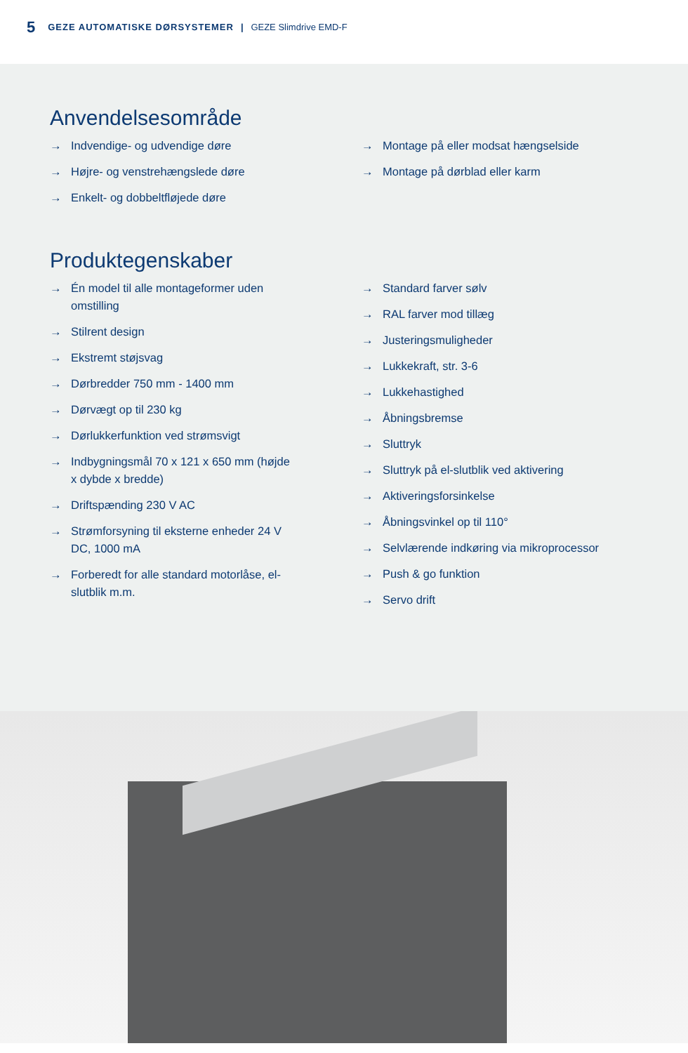5 GEZE AUTOMATISKE DØRSYSTEMER | GEZE Slimdrive EMD-F
Anvendelsesområde
→ Indvendige- og udvendige døre
→ Højre- og venstrehængslede døre
→ Enkelt- og dobbeltfløjede døre
→ Montage på eller modsat hængselside
→ Montage på dørblad eller karm
Produktegenskaber
→ Én model til alle montageformer uden omstilling
→ Stilrent design
→ Ekstremt støjsvag
→ Dørbredder 750 mm - 1400 mm
→ Dørvægt op til 230 kg
→ Dørlukkerfunktion ved strømsvigt
→ Indbygningsmål 70 x 121 x 650 mm (højde x dybde x bredde)
→ Driftspænding 230 V AC
→ Strømforsyning til eksterne enheder 24 V DC, 1000 mA
→ Forberedt for alle standard motorlåse, el-slutblik m.m.
→ Standard farver sølv
→ RAL farver mod tillæg
→ Justeringsmuligheder
→ Lukkekraft, str. 3-6
→ Lukkehastighed
→ Åbningsbremse
→ Sluttryk
→ Sluttryk på el-slutblik ved aktivering
→ Aktiveringsforsinkelse
→ Åbningsvinkel op til 110°
→ Selvlærende indkøring via mikroprocessor
→ Push & go funktion
→ Servo drift